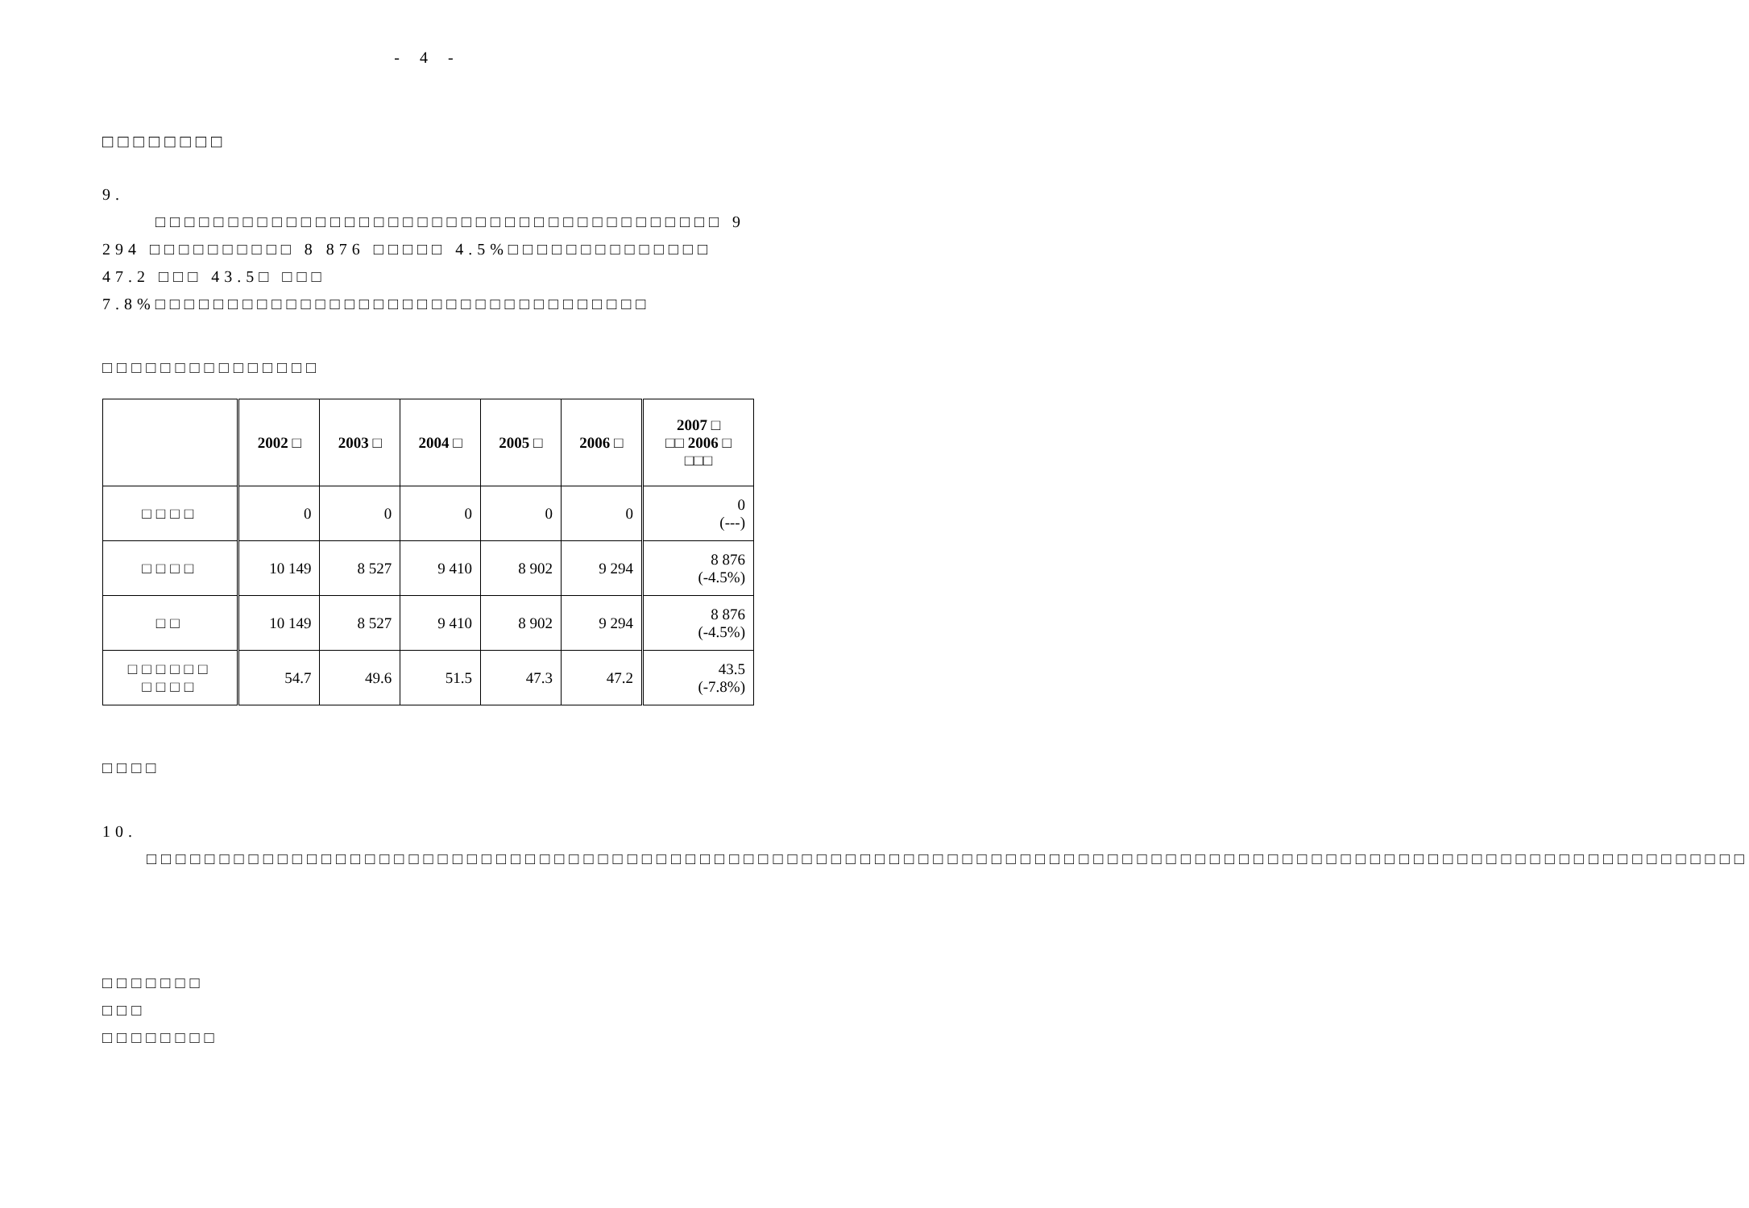- 4 -
□□□□□□□□
9. □□□□□□□□□□□□□□□□□□□□□□□□□□□□□□□□□□□□□□□ 9 294 □□□□□□□□□□ 8 876 □□□□□ 4.5%□□□□□□□□□□□□□□ 47.2 □□□ 43.5□ □□□ 7.8%□□□□□□□□□□□□□□□□□□□□□□□□□□□□□□□□□□
□□□□□□□□□□□□□□□
| | 2002 □ | 2003 □ | 2004 □ | 2005 □ | 2006 □ | 2007 □ □□ 2006 □ □□□ |
| --- | --- | --- | --- | --- | --- | --- |
| □□□□ | 0 | 0 | 0 | 0 | 0 | 0 (---) |
| □□□□ | 10 149 | 8 527 | 9 410 | 8 902 | 9 294 | 8 876 (-4.5%) |
| □□ | 10 149 | 8 527 | 9 410 | 8 902 | 9 294 | 8 876 (-4.5%) |
| □□□□□□ □□□□ | 54.7 | 49.6 | 51.5 | 47.3 | 47.2 | 43.5 (-7.8%) |
□□□□
10. □□□□□□□□□□□□□□□□□□□□□□□□□□□□□□□□□□□□□□□□□□□□□□□□□□□□□□□□□□□□□□□□□□□□□□□□□□□□□□□□□□□□□□□□□□□□□□□□□□□□□□□□□□□□□□
□□□□□□□
□□□
□□□□□□□□